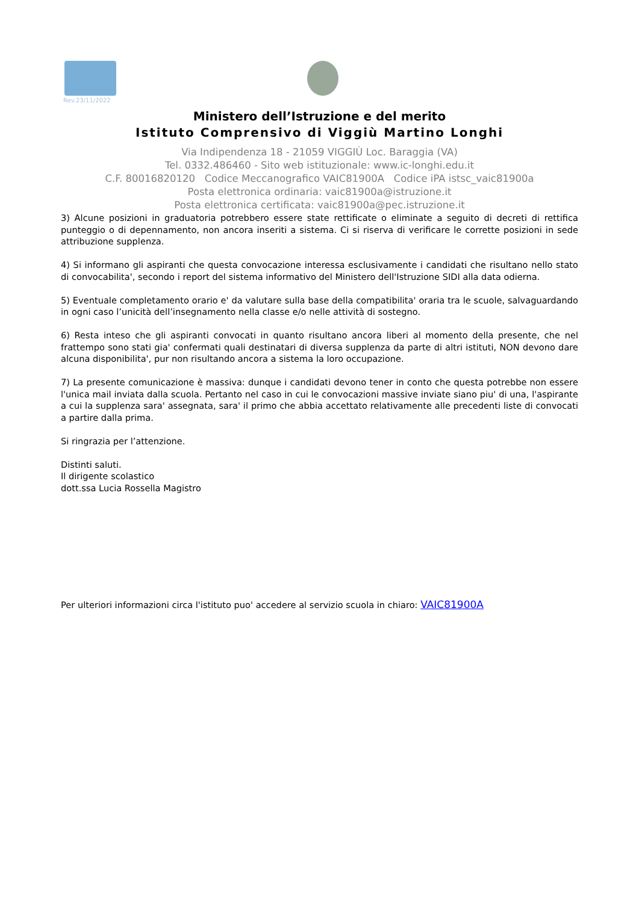Rev.23/11/2022
Ministero dell’Istruzione e del merito
Istituto Comprensivo di Viggiù Martino Longhi
Via Indipendenza 18 - 21059 VIGGIÙ Loc. Baraggia (VA)
Tel. 0332.486460 - Sito web istituzionale: www.ic-longhi.edu.it
C.F. 80016820120 Codice Meccanografico VAIC81900A Codice iPA istsc_vaic81900a
Posta elettronica ordinaria: vaic81900a@istruzione.it
Posta elettronica certificata: vaic81900a@pec.istruzione.it
3) Alcune posizioni in graduatoria potrebbero essere state rettificate o eliminate a seguito di decreti di rettifica punteggio o di depennamento, non ancora inseriti a sistema. Ci si riserva di verificare le corrette posizioni in sede attribuzione supplenza.
4) Si informano gli aspiranti che questa convocazione interessa esclusivamente i candidati che risultano nello stato di convocabilita', secondo i report del sistema informativo del Ministero dell'Istruzione SIDI alla data odierna.
5) Eventuale completamento orario e' da valutare sulla base della compatibilita' oraria tra le scuole, salvaguardando in ogni caso l’unicità dell’insegnamento nella classe e/o nelle attività di sostegno.
6) Resta inteso che gli aspiranti convocati in quanto risultano ancora liberi al momento della presente, che nel frattempo sono stati gia' confermati quali destinatari di diversa supplenza da parte di altri istituti, NON devono dare alcuna disponibilita', pur non risultando ancora a sistema la loro occupazione.
7) La presente comunicazione è massiva: dunque i candidati devono tener in conto che questa potrebbe non essere l'unica mail inviata dalla scuola. Pertanto nel caso in cui le convocazioni massive inviate siano piu' di una, l'aspirante a cui la supplenza sara' assegnata, sara' il primo che abbia accettato relativamente alle precedenti liste di convocati a partire dalla prima.
Si ringrazia per l’attenzione.
Distinti saluti.
Il dirigente scolastico
dott.ssa Lucia Rossella Magistro
Per ulteriori informazioni circa l'istituto puo' accedere al servizio scuola in chiaro: VAIC81900A